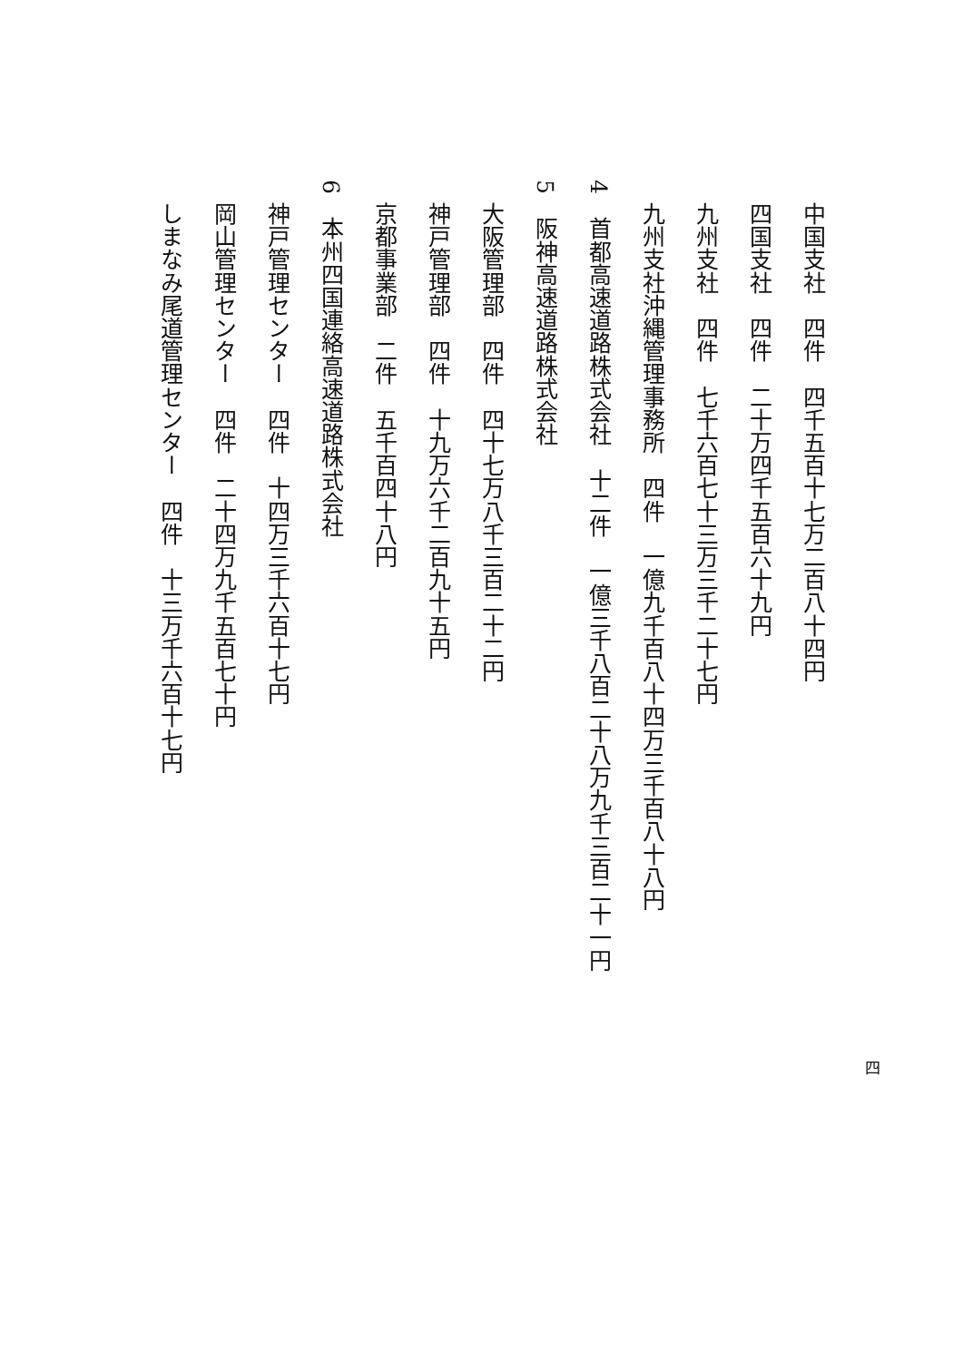中国支社　四件　四千五百十七万二百八十四円
四国支社　四件　二十万四千五百六十九円
九州支社　四件　七千六百七十三万三千二十七円
九州支社沖縄管理事務所　四件　一億九千百八十四万三千百八十八円
4　首都高速道路株式会社　十二件　一億三千八百二十八万九千三百二十一円
5　阪神高速道路株式会社
大阪管理部　四件　四十七万八千三百二十二円
神戸管理部　四件　十九万六千二百九十五円
京都事業部　二件　五千百四十八円
6　本州四国連絡高速道路株式会社
神戸管理センター　四件　十四万三千六百十七円
岡山管理センター　四件　二十四万九千五百七十円
しまなみ尾道管理センター　四件　十三万千六百十七円
四